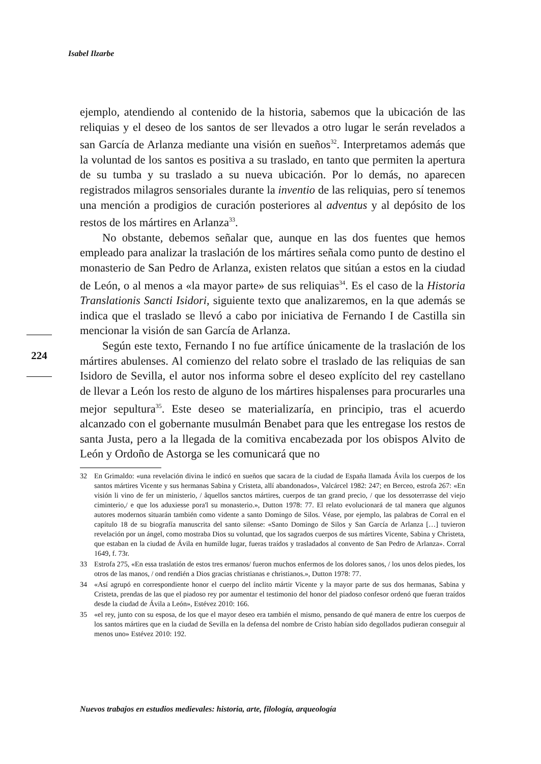Isabel Ilzarbe
224
ejemplo, atendiendo al contenido de la historia, sabemos que la ubicación de las reliquias y el deseo de los santos de ser llevados a otro lugar le serán revelados a san García de Arlanza mediante una visión en sueños<sup>32</sup>. Interpretamos además que la voluntad de los santos es positiva a su traslado, en tanto que permiten la apertura de su tumba y su traslado a su nueva ubicación. Por lo demás, no aparecen registrados milagros sensoriales durante la inventio de las reliquias, pero sí tenemos una mención a prodigios de curación posteriores al adventus y al depósito de los restos de los mártires en Arlanza<sup>33</sup>.
No obstante, debemos señalar que, aunque en las dos fuentes que hemos empleado para analizar la traslación de los mártires señala como punto de destino el monasterio de San Pedro de Arlanza, existen relatos que sitúan a estos en la ciudad de León, o al menos a «la mayor parte» de sus reliquias<sup>34</sup>. Es el caso de la Historia Translationis Sancti Isidori, siguiente texto que analizaremos, en la que además se indica que el traslado se llevó a cabo por iniciativa de Fernando I de Castilla sin mencionar la visión de san García de Arlanza.
Según este texto, Fernando I no fue artífice únicamente de la traslación de los mártires abulenses. Al comienzo del relato sobre el traslado de las reliquias de san Isidoro de Sevilla, el autor nos informa sobre el deseo explícito del rey castellano de llevar a León los resto de alguno de los mártires hispalenses para procurarles una mejor sepultura<sup>35</sup>. Este deseo se materializaría, en principio, tras el acuerdo alcanzado con el gobernante musulmán Benabet para que les entregase los restos de santa Justa, pero a la llegada de la comitiva encabezada por los obispos Alvito de León y Ordoño de Astorga se les comunicará que no
32 En Grimaldo: «una revelación divina le indicó en sueños que sacara de la ciudad de España llamada Ávila los cuerpos de los santos mártires Vicente y sus hermanas Sabina y Cristeta, allí abandonados», Valcárcel 1982: 247; en Berceo, estrofa 267: «En visión li vino de fer un ministerio, / âquellos sanctos mártires, cuerpos de tan grand precio, / que los dessoterrasse del viejo ciminterio,/ e que los aduxiesse pora'l su monasterio.», Dutton 1978: 77. El relato evolucionará de tal manera que algunos autores modernos situarán también como vidente a santo Domingo de Silos. Véase, por ejemplo, las palabras de Corral en el capítulo 18 de su biografía manuscrita del santo silense: «Santo Domingo de Silos y San García de Arlanza […] tuvieron revelación por un ángel, como mostraba Dios su voluntad, que los sagrados cuerpos de sus mártires Vicente, Sabina y Christeta, que estaban en la ciudad de Ávila en humilde lugar, fueras traídos y trasladados al convento de San Pedro de Arlanza». Corral 1649, f. 73r.
33 Estrofa 275, «En essa traslatión de estos tres ermanos/ fueron muchos enfermos de los dolores sanos, / los unos delos piedes, los otros de las manos, / ond rendién a Dios gracias christianas e christianos.», Dutton 1978: 77.
34 «Así agrupó en correspondiente honor el cuerpo del ínclito mártir Vicente y la mayor parte de sus dos hermanas, Sabina y Cristeta, prendas de las que el piadoso rey por aumentar el testimonio del honor del piadoso confesor ordenó que fueran traídos desde la ciudad de Ávila a León», Estévez 2010: 166.
35 «el rey, junto con su esposa, de los que el mayor deseo era también el mismo, pensando de qué manera de entre los cuerpos de los santos mártires que en la ciudad de Sevilla en la defensa del nombre de Cristo habían sido degollados pudieran conseguir al menos uno» Estévez 2010: 192.
Nuevos trabajos en estudios medievales: historia, arte, filología, arqueología